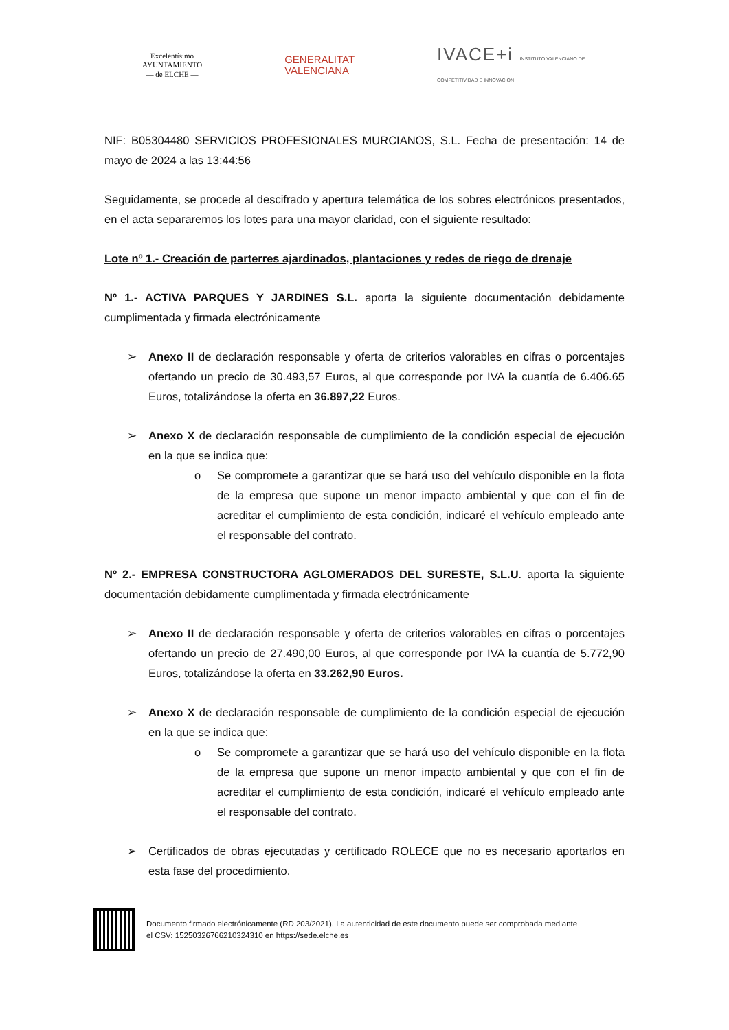Excelentísimo
AYUNTAMIENTO
— de ELCHE —
GENERALITAT
VALENCIANA
IVACE+i INSTITUTO VALENCIANO DE COMPETITIVIDAD E INNOVACIÓN
NIF: B05304480 SERVICIOS PROFESIONALES MURCIANOS, S.L. Fecha de presentación: 14 de mayo de 2024 a las 13:44:56
Seguidamente, se procede al descifrado y apertura telemática de los sobres electrónicos presentados, en el acta separaremos los lotes para una mayor claridad, con el siguiente resultado:
Lote nº 1.- Creación de parterres ajardinados, plantaciones y redes de riego de drenaje
Nº 1.- ACTIVA PARQUES Y JARDINES S.L. aporta la siguiente documentación debidamente cumplimentada y firmada electrónicamente
➢ Anexo II de declaración responsable y oferta de criterios valorables en cifras o porcentajes ofertando un precio de 30.493,57 Euros, al que corresponde por IVA la cuantía de 6.406.65 Euros, totalizándose la oferta en 36.897,22 Euros.
➢ Anexo X de declaración responsable de cumplimiento de la condición especial de ejecución en la que se indica que:
o Se compromete a garantizar que se hará uso del vehículo disponible en la flota de la empresa que supone un menor impacto ambiental y que con el fin de acreditar el cumplimiento de esta condición, indicaré el vehículo empleado ante el responsable del contrato.
Nº 2.- EMPRESA CONSTRUCTORA AGLOMERADOS DEL SURESTE, S.L.U. aporta la siguiente documentación debidamente cumplimentada y firmada electrónicamente
➢ Anexo II de declaración responsable y oferta de criterios valorables en cifras o porcentajes ofertando un precio de 27.490,00 Euros, al que corresponde por IVA la cuantía de 5.772,90 Euros, totalizándose la oferta en 33.262,90 Euros.
➢ Anexo X de declaración responsable de cumplimiento de la condición especial de ejecución en la que se indica que:
o Se compromete a garantizar que se hará uso del vehículo disponible en la flota de la empresa que supone un menor impacto ambiental y que con el fin de acreditar el cumplimiento de esta condición, indicaré el vehículo empleado ante el responsable del contrato.
➢ Certificados de obras ejecutadas y certificado ROLECE que no es necesario aportarlos en esta fase del procedimiento.
Documento firmado electrónicamente (RD 203/2021). La autenticidad de este documento puede ser comprobada mediante
el CSV: 15250326766210324310 en https://sede.elche.es